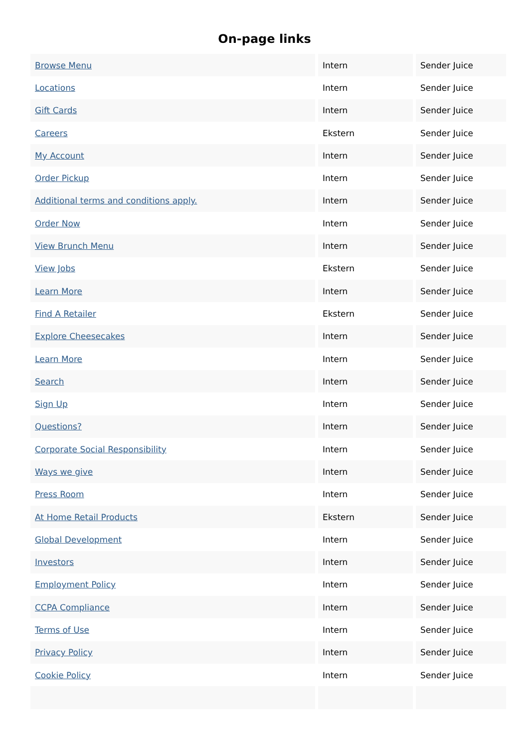On-page links
| Browse Menu | Intern | Sender Juice |
| Locations | Intern | Sender Juice |
| Gift Cards | Intern | Sender Juice |
| Careers | Ekstern | Sender Juice |
| My Account | Intern | Sender Juice |
| Order Pickup | Intern | Sender Juice |
| Additional terms and conditions apply. | Intern | Sender Juice |
| Order Now | Intern | Sender Juice |
| View Brunch Menu | Intern | Sender Juice |
| View Jobs | Ekstern | Sender Juice |
| Learn More | Intern | Sender Juice |
| Find A Retailer | Ekstern | Sender Juice |
| Explore Cheesecakes | Intern | Sender Juice |
| Learn More | Intern | Sender Juice |
| Search | Intern | Sender Juice |
| Sign Up | Intern | Sender Juice |
| Questions? | Intern | Sender Juice |
| Corporate Social Responsibility | Intern | Sender Juice |
| Ways we give | Intern | Sender Juice |
| Press Room | Intern | Sender Juice |
| At Home Retail Products | Ekstern | Sender Juice |
| Global Development | Intern | Sender Juice |
| Investors | Intern | Sender Juice |
| Employment Policy | Intern | Sender Juice |
| CCPA Compliance | Intern | Sender Juice |
| Terms of Use | Intern | Sender Juice |
| Privacy Policy | Intern | Sender Juice |
| Cookie Policy | Intern | Sender Juice |